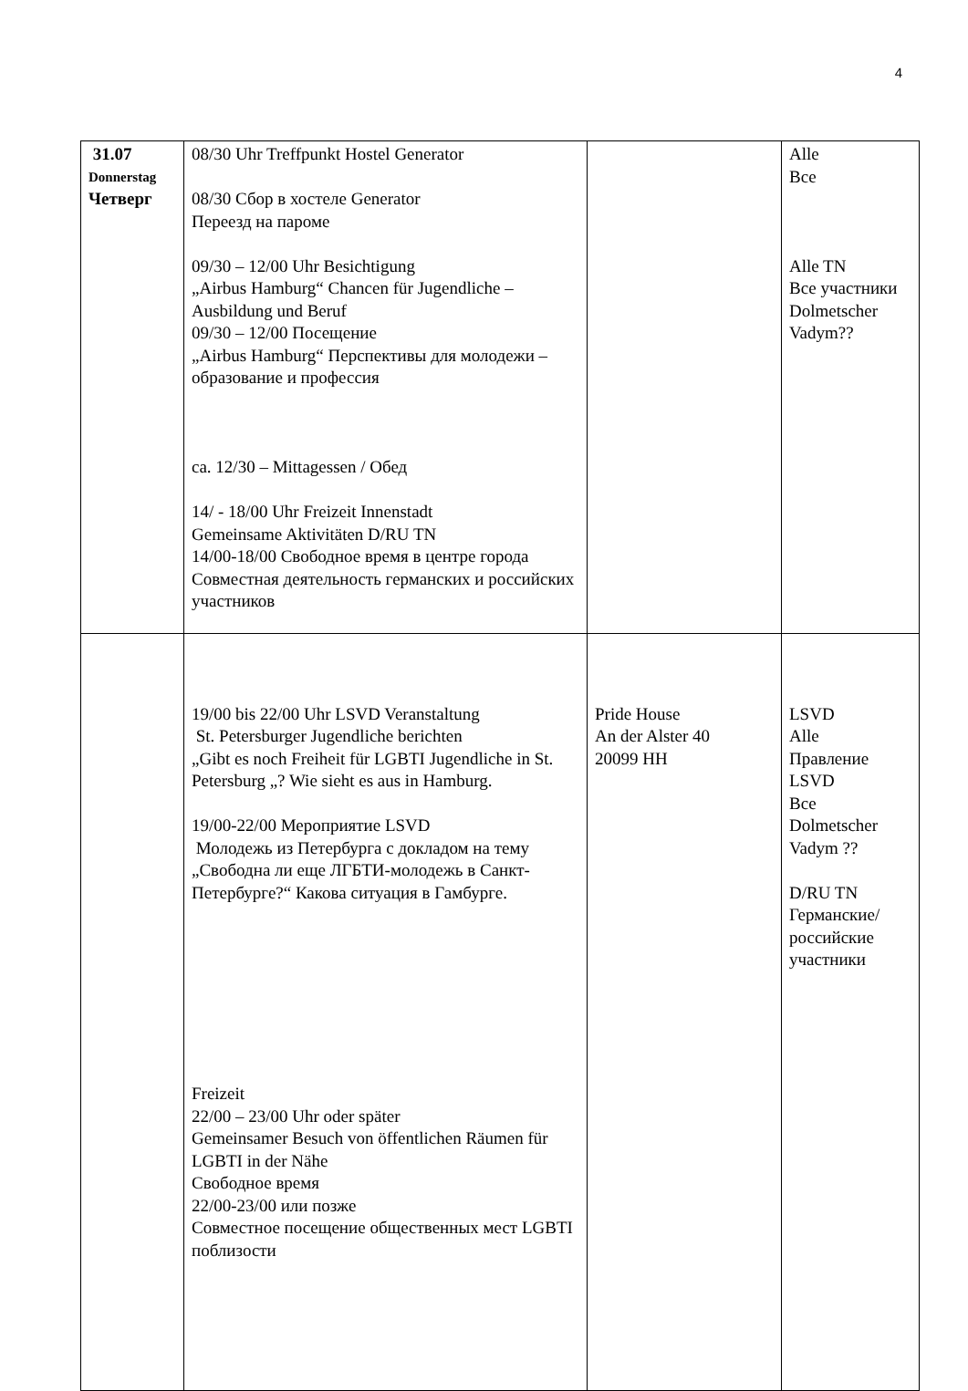4
| 31.07 Donnerstag Четверг | 08/30 Uhr Treffpunkt Hostel Generator 08/30 Сбор в хостеле Generator Переезд на пароме 09/30 – 12/00 Uhr Besichtigung „Airbus Hamburg“ Chancen für Jugendliche – Ausbildung und Beruf 09/30 – 12/00 Посещение „Airbus Hamburg“ Перспективы для молодежи – образование и профессия ca. 12/30 – Mittagessen / Обед 14/ - 18/00 Uhr Freizeit Innenstadt Gemeinsame Aktivitäten D/RU TN 14/00-18/00 Свободное время в центре города Совместная деятельность германских и российских участников | | Alle Все Alle TN Все участники Dolmetscher Vadym?? |
| | 19/00 bis 22/00 Uhr LSVD Veranstaltung St. Petersburger Jugendliche berichten „Gibt es noch Freiheit für LGBTI Jugendliche in St. Petersburg „? Wie sieht es aus in Hamburg. 19/00-22/00 Мероприятие LSVD Молодежь из Петербурга с докладом на тему „Свободна ли еще ЛГБТИ-молодежь в Санкт-Петербурге?“ Какова ситуация в Гамбурге. Freizeit 22/00 – 23/00 Uhr oder später Gemeinsamer Besuch von öffentlichen Räumen für LGBTI in der Nähe Свободное время 22/00-23/00 или позже Совместное посещение общественных мест LGBTI поблизости | Pride House An der Alster 40 20099 HH | LSVD Alle Правление LSVD Все Dolmetscher Vadym ?? D/RU TN Германские/ российские участники |